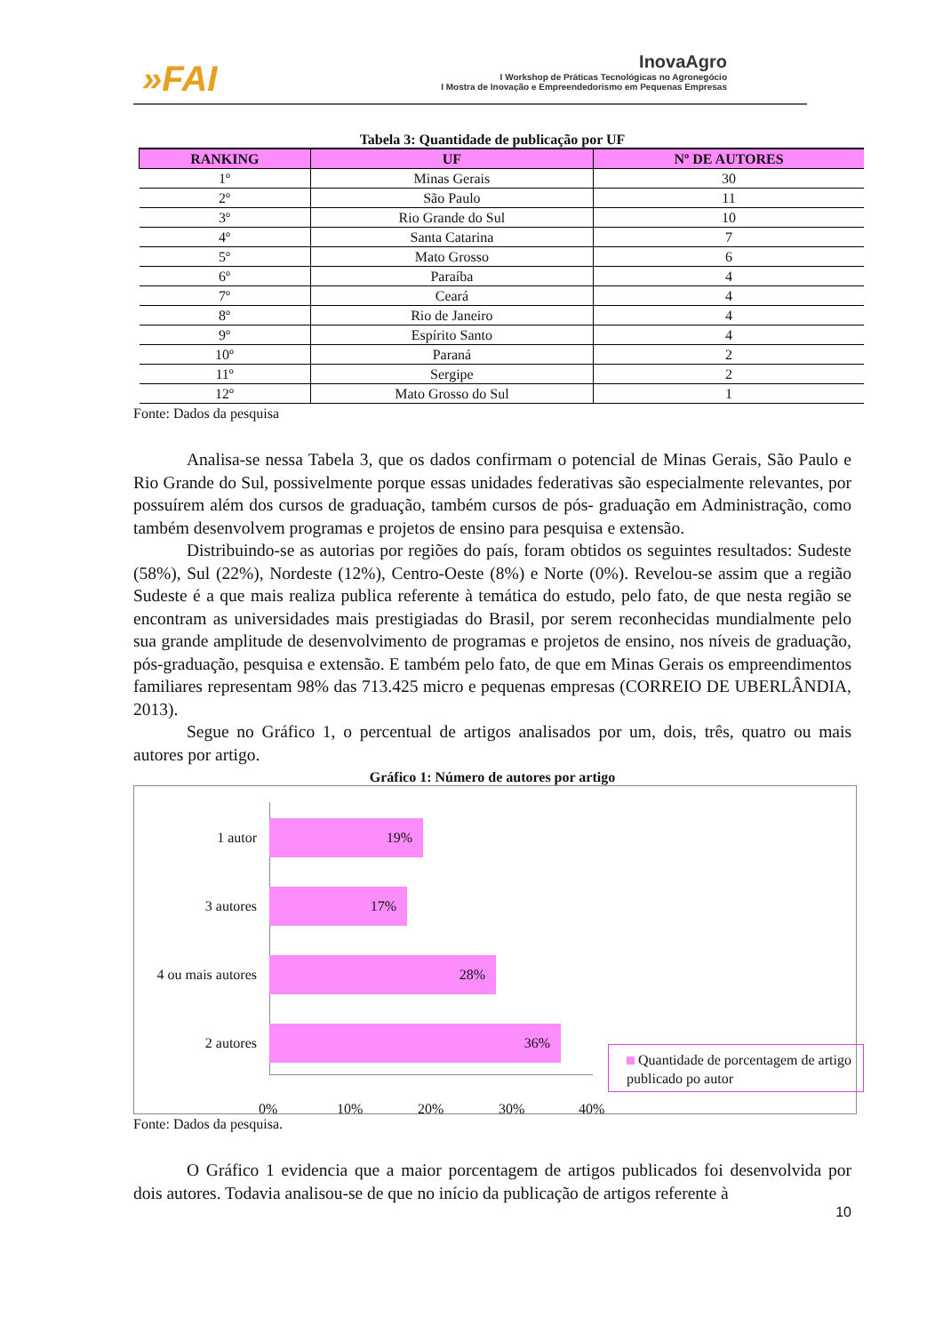»FAI
InovaAgro
I Workshop de Práticas Tecnológicas no Agronegócio
I Mostra de Inovação e Empreendedorismo em Pequenas Empresas
Tabela 3: Quantidade de publicação por UF
| RANKING | UF | Nº DE AUTORES |
| --- | --- | --- |
| 1º | Minas Gerais | 30 |
| 2º | São Paulo | 11 |
| 3º | Rio Grande do Sul | 10 |
| 4º | Santa Catarina | 7 |
| 5º | Mato Grosso | 6 |
| 6º | Paraíba | 4 |
| 7º | Ceará | 4 |
| 8º | Rio de Janeiro | 4 |
| 9º | Espírito Santo | 4 |
| 10º | Paraná | 2 |
| 11º | Sergipe | 2 |
| 12º | Mato Grosso do Sul | 1 |
Fonte: Dados da pesquisa
Analisa-se nessa Tabela 3, que os dados confirmam o potencial de Minas Gerais, São Paulo e Rio Grande do Sul, possivelmente porque essas unidades federativas são especialmente relevantes, por possuírem além dos cursos de graduação, também cursos de pós- graduação em Administração, como também desenvolvem programas e projetos de ensino para pesquisa e extensão.
Distribuindo-se as autorias por regiões do país, foram obtidos os seguintes resultados: Sudeste (58%), Sul (22%), Nordeste (12%), Centro-Oeste (8%) e Norte (0%). Revelou-se assim que a região Sudeste é a que mais realiza publica referente à temática do estudo, pelo fato, de que nesta região se encontram as universidades mais prestigiadas do Brasil, por serem reconhecidas mundialmente pelo sua grande amplitude de desenvolvimento de programas e projetos de ensino, nos níveis de graduação, pós-graduação, pesquisa e extensão. E também pelo fato, de que em Minas Gerais os empreendimentos familiares representam 98% das 713.425 micro e pequenas empresas (CORREIO DE UBERLÂNDIA, 2013).
Segue no Gráfico 1, o percentual de artigos analisados por um, dois, três, quatro ou mais autores por artigo.
Gráfico 1: Número de autores por artigo
1 autor
19%
3 autores
17%
4 ou mais autores
28%
2 autores
36%
0% 10% 20% 30% 40%
Quantidade de porcentagem de artigo publicado po autor
Fonte: Dados da pesquisa.
O Gráfico 1 evidencia que a maior porcentagem de artigos publicados foi desenvolvida por dois autores. Todavia analisou-se de que no início da publicação de artigos referente à
10